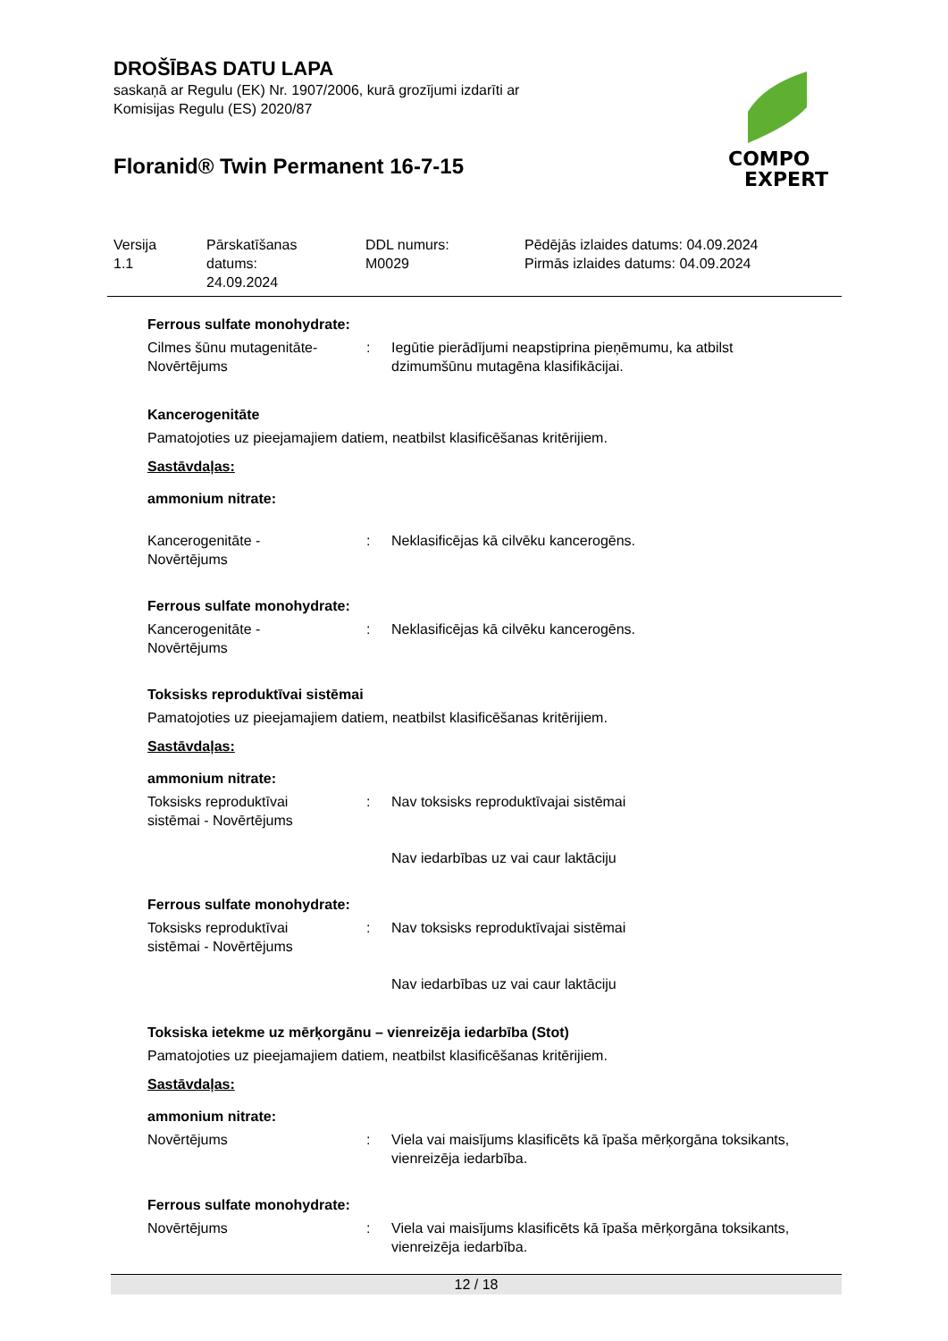DROŠĪBAS DATU LAPA
saskaņā ar Regulu (EK) Nr. 1907/2006, kurā grozījumi izdarīti ar
Komisijas Regulu (ES) 2020/87
Floranid® Twin Permanent 16-7-15
COMPO
EXPERT
Versija
1.1
Pārskatīšanas
datums:
24.09.2024
DDL numurs:
M0029
Pēdējās izlaides datums: 04.09.2024
Pirmās izlaides datums: 04.09.2024
Ferrous sulfate monohydrate:
Cilmes šūnu mutagenitāte-
Novērtējums
: Iegūtie pierādījumi neapstiprina pieņēmumu, ka atbilst dzimumšūnu mutagēna klasifikācijai.
Kancerogenitāte
Pamatojoties uz pieejamajiem datiem, neatbilst klasificēšanas kritērijiem.
Sastāvdaļas:
ammonium nitrate:
Kancerogenitāte -
Novērtējums
: Neklasificējas kā cilvēku kancerogēns.
Ferrous sulfate monohydrate:
Kancerogenitāte -
Novērtējums
: Neklasificējas kā cilvēku kancerogēns.
Toksisks reproduktīvai sistēmai
Pamatojoties uz pieejamajiem datiem, neatbilst klasificēšanas kritērijiem.
Sastāvdaļas:
ammonium nitrate:
Toksisks reproduktīvai
sistēmai - Novērtējums
: Nav toksisks reproduktīvajai sistēmai
Nav iedarbības uz vai caur laktāciju
Ferrous sulfate monohydrate:
Toksisks reproduktīvai
sistēmai - Novērtējums
: Nav toksisks reproduktīvajai sistēmai
Nav iedarbības uz vai caur laktāciju
Toksiska ietekme uz mērķorgānu – vienreizēja iedarbība (Stot)
Pamatojoties uz pieejamajiem datiem, neatbilst klasificēšanas kritērijiem.
Sastāvdaļas:
ammonium nitrate:
Novērtējums : Viela vai maisījums klasificēts kā īpaša mērķorgāna toksikants, vienreizēja iedarbība.
Ferrous sulfate monohydrate:
Novērtējums : Viela vai maisījums klasificēts kā īpaša mērķorgāna toksikants, vienreizēja iedarbība.
12 / 18